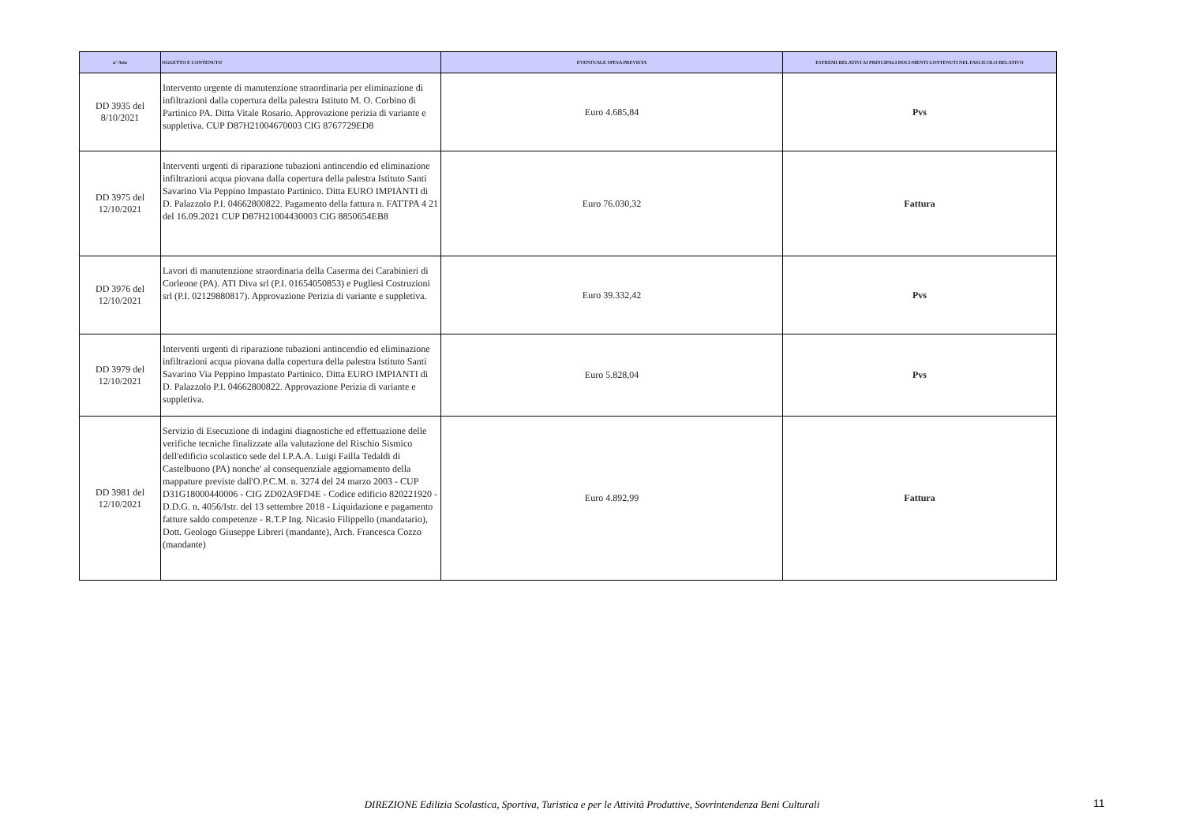| n° Atto | OGGETTO E CONTENUTO | EVENTUALE SPESA PREVISTA | ESTREMI RELATIVI AI PRINCIPALI DOCUMENTI CONTENUTI NEL FASCICOLO RELATIVO |
| --- | --- | --- | --- |
| DD 3935 del 8/10/2021 | Intervento urgente di manutenzione straordinaria per eliminazione di infiltrazioni dalla copertura della palestra Istituto M. O. Corbino di Partinico PA. Ditta Vitale Rosario. Approvazione perizia di variante e suppletiva. CUP D87H21004670003 CIG 8767729ED8 | Euro 4.685,84 | Pvs |
| DD 3975 del 12/10/2021 | Interventi urgenti di riparazione tubazioni antincendio ed eliminazione infiltrazioni acqua piovana dalla copertura della palestra Istituto Santi Savarino Via Peppino Impastato Partinico. Ditta EURO IMPIANTI di D. Palazzolo P.I. 04662800822. Pagamento della fattura n. FATTPA 4 21 del 16.09.2021 CUP D87H21004430003 CIG 8850654EB8 | Euro 76.030,32 | Fattura |
| DD 3976 del 12/10/2021 | Lavori di manutenzione straordinaria della Caserma dei Carabinieri di Corleone (PA). ATI Diva srl (P.I. 01654050853) e Pugliesi Costruzioni srl (P.I. 02129880817). Approvazione Perizia di variante e suppletiva. | Euro 39.332,42 | Pvs |
| DD 3979 del 12/10/2021 | Interventi urgenti di riparazione tubazioni antincendio ed eliminazione infiltrazioni acqua piovana dalla copertura della palestra Istituto Santi Savarino Via Peppino Impastato Partinico. Ditta EURO IMPIANTI di D. Palazzolo P.I. 04662800822. Approvazione Perizia di variante e suppletiva. | Euro 5.828,04 | Pvs |
| DD 3981 del 12/10/2021 | Servizio di Esecuzione di indagini diagnostiche ed effettuazione delle verifiche tecniche finalizzate alla valutazione del Rischio Sismico dell'edificio scolastico sede del I.P.A.A. Luigi Failla Tedaldi di Castelbuono (PA) nonche' al consequenziale aggiornamento della mappature previste dall'O.P.C.M. n. 3274 del 24 marzo 2003 - CUP D31G18000440006 - CIG ZD02A9FD4E - Codice edificio 820221920 - D.D.G. n. 4056/Istr. del 13 settembre 2018 - Liquidazione e pagamento fatture saldo competenze - R.T.P Ing. Nicasio Filippello (mandatario), Dott. Geologo Giuseppe Libreri (mandante), Arch. Francesca Cozzo (mandante) | Euro 4.892,99 | Fattura |
DIREZIONE Edilizia Scolastica, Sportiva, Turistica e per le Attività Produttive, Sovrintendenza Beni Culturali 11